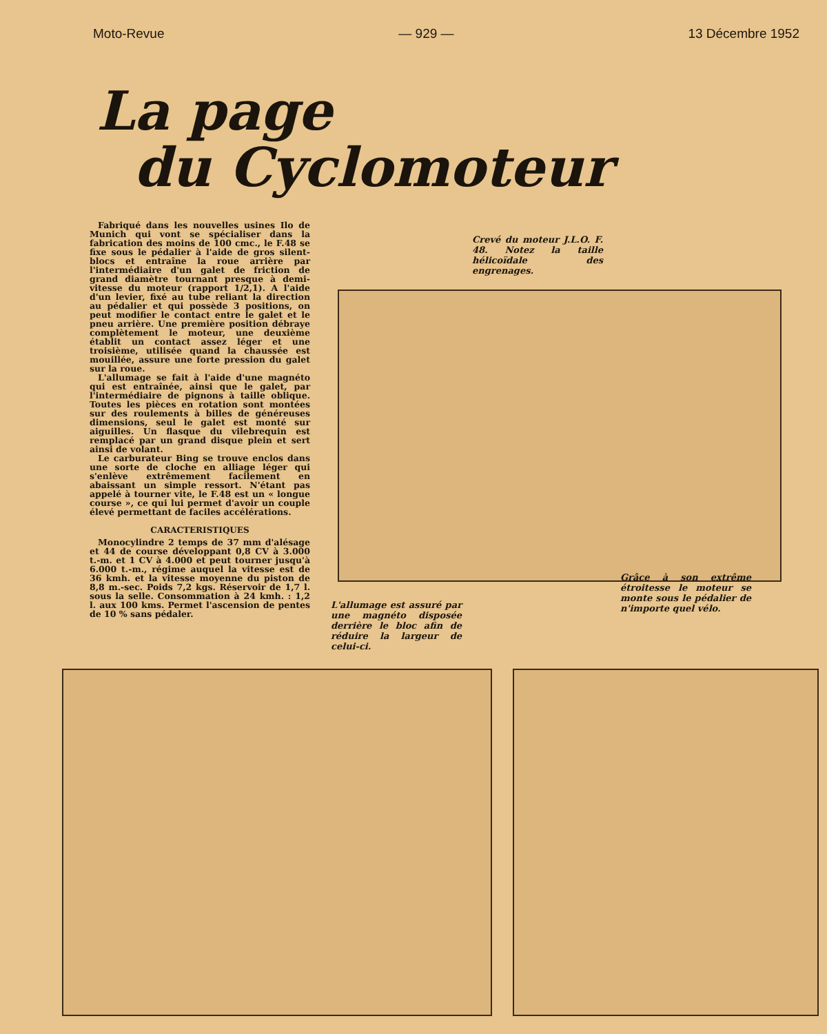Moto-Revue — 929 — 13 Décembre 1952
La page
du Cyclomoteur
Fabriqué dans les nouvelles usines Ilo de Munich qui vont se spécialiser dans la fabrication des moins de 100 cmc., le F.48 se fixe sous le pédalier à l'aide de gros silent-blocs et entraîne la roue arrière par l'intermédiaire d'un galet de friction de grand diamètre tournant presque à demi-vitesse du moteur (rapport 1/2,1). A l'aide d'un levier, fixé au tube reliant la direction au pédalier et qui possède 3 positions, on peut modifier le contact entre le galet et le pneu arrière. Une première position débraye complètement le moteur, une deuxième établit un contact assez léger et une troisième, utilisée quand la chaussée est mouillée, assure une forte pression du galet sur la roue.
L'allumage se fait à l'aide d'une magnéto qui est entraînée, ainsi que le galet, par l'intermédiaire de pignons à taille oblique. Toutes les pièces en rotation sont montées sur des roulements à billes de généreuses dimensions, seul le galet est monté sur aiguilles. Un flasque du vilebrequin est remplacé par un grand disque plein et sert ainsi de volant.
Le carburateur Bing se trouve enclos dans une sorte de cloche en alliage léger qui s'enlève extrêmement facilement en abaissant un simple ressort. N'étant pas appelé à tourner vite, le F.48 est un « longue course », ce qui lui permet d'avoir un couple élevé permettant de faciles accélérations.
CARACTERISTIQUES
Monocylindre 2 temps de 37 mm d'alésage et 44 de course développant 0,8 CV à 3.000 t.-m. et 1 CV à 4.000 et peut tourner jusqu'à 6.000 t.-m., régime auquel la vitesse est de 36 kmh. et la vitesse moyenne du piston de 8,8 m.-sec. Poids 7,2 kgs. Réservoir de 1,7 l. sous la selle. Consommation à 24 kmh. : 1,2 l. aux 100 kms. Permet l'ascension de pentes de 10 % sans pédaler.
Crevé du moteur J.L.O. F. 48. Notez la taille hélicoïdale des engrenages.
L'allumage est assuré par une magnéto disposée derrière le bloc afin de réduire la largeur de celui-ci.
Grâce à son extrême étroitesse le moteur se monte sous le pédalier de n'importe quel vélo.